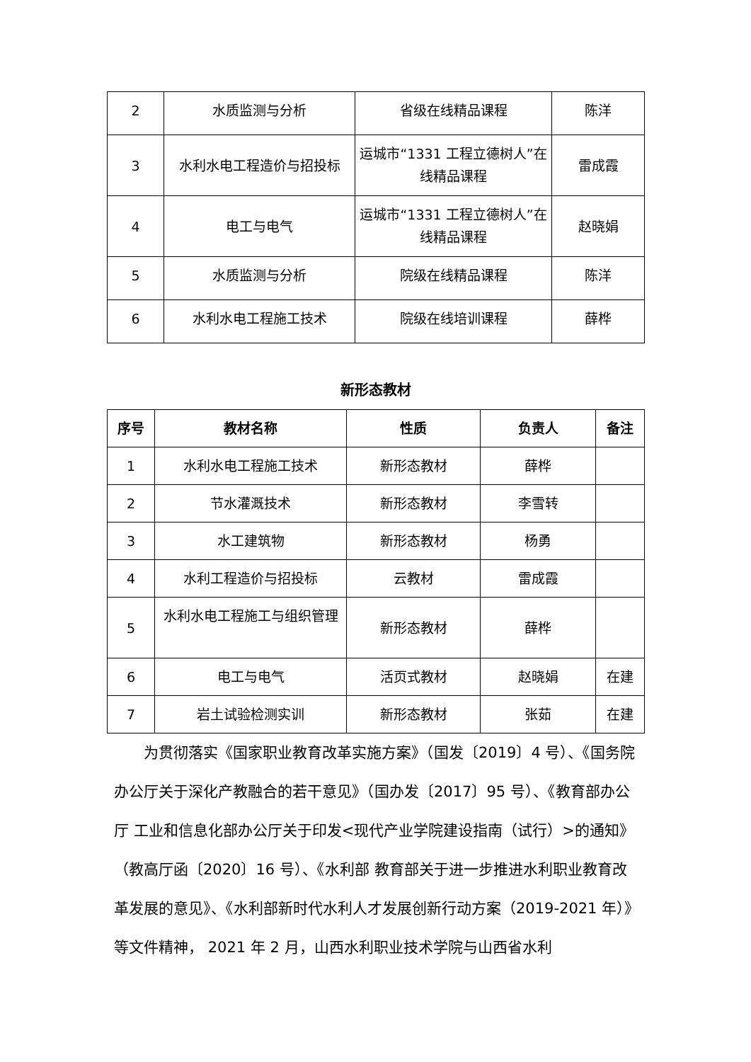| 2 | 水质监测与分析 | 省级在线精品课程 | 陈洋 |
| 3 | 水利水电工程造价与招投标 | 运城市“1331 工程立德树人”在线精品课程 | 雷成霞 |
| 4 | 电工与电气 | 运城市“1331 工程立德树人”在线精品课程 | 赵晓娟 |
| 5 | 水质监测与分析 | 院级在线精品课程 | 陈洋 |
| 6 | 水利水电工程施工技术 | 院级在线培训课程 | 薛桦 |
新形态教材
| 序号 | 教材名称 | 性质 | 负责人 | 备注 |
| --- | --- | --- | --- | --- |
| 1 | 水利水电工程施工技术 | 新形态教材 | 薛桦 | |
| 2 | 节水灌溉技术 | 新形态教材 | 李雪转 | |
| 3 | 水工建筑物 | 新形态教材 | 杨勇 | |
| 4 | 水利工程造价与招投标 | 云教材 | 雷成霞 | |
| 5 | 水利水电工程施工与组织管理 | 新形态教材 | 薛桦 | |
| 6 | 电工与电气 | 活页式教材 | 赵晓娟 | 在建 |
| 7 | 岩土试验检测实训 | 新形态教材 | 张茹 | 在建 |
为贯彻落实《国家职业教育改革实施方案》（国发〔2019〕4 号）、《国务院办公厅关于深化产教融合的若干意见》（国办发〔2017〕95 号）、《教育部办公厅 工业和信息化部办公厅关于印发<现代产业学院建设指南（试行）>的通知》（教高厅函〔2020〕16 号）、《水利部 教育部关于进一步推进水利职业教育改革发展的意见》、《水利部新时代水利人才发展创新行动方案（2019-2021 年）》等文件精神， 2021 年 2 月，山西水利职业技术学院与山西省水利